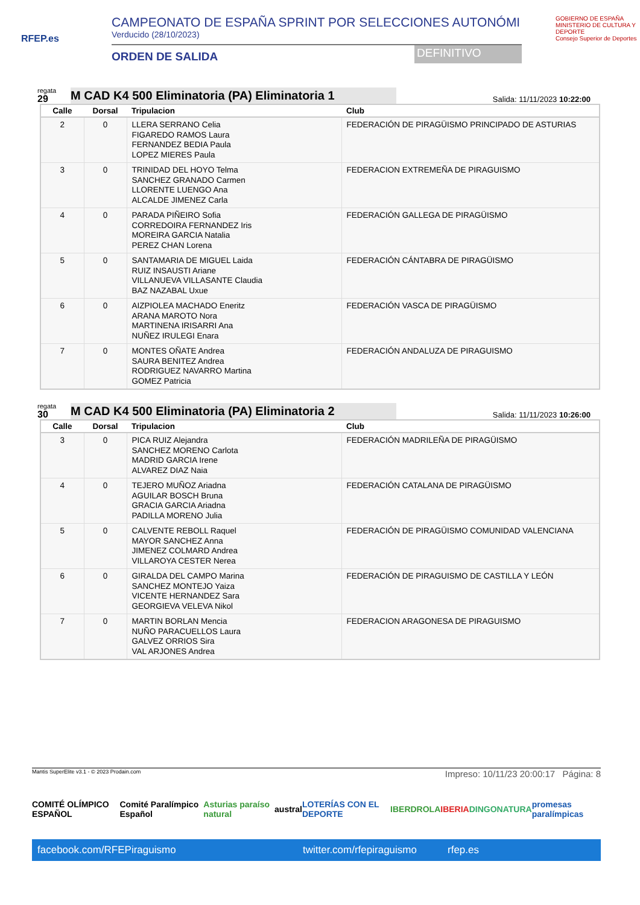RFEP.es
CAMPEONATO DE ESPAÑA SPRINT POR SELECCIONES AUTONÓMI
Verducido (28/10/2023)
ORDEN DE SALIDA DEFINITIVO
GOBIERNO DE ESPAÑA MINISTERIO DE CULTURA Y DEPORTE
Consejo Superior de Deportes
regata
29
M CAD K4 500 Eliminatoria (PA) Eliminatoria 1
Salida: 11/11/2023 10:22:00
| Calle | Dorsal | Tripulacion | Club |
| --- | --- | --- | --- |
| 2 | 0 | LLERA SERRANO Celia FIGAREDO RAMOS Laura FERNANDEZ BEDIA Paula LOPEZ MIERES Paula | FEDERACIÓN DE PIRAGÜISMO PRINCIPADO DE ASTURIAS |
| 3 | 0 | TRINIDAD DEL HOYO Telma SANCHEZ GRANADO Carmen LLORENTE LUENGO Ana ALCALDE JIMENEZ Carla | FEDERACION EXTREMEÑA DE PIRAGUISMO |
| 4 | 0 | PARADA PIÑEIRO Sofia CORREDOIRA FERNANDEZ Iris MOREIRA GARCIA Natalia PEREZ CHAN Lorena | FEDERACIÓN GALLEGA DE PIRAGÜISMO |
| 5 | 0 | SANTAMARIA DE MIGUEL Laida RUIZ INSAUSTI Ariane VILLANUEVA VILLASANTE Claudia BAZ NAZABAL Uxue | FEDERACIÓN CÁNTABRA DE PIRAGÜISMO |
| 6 | 0 | AIZPIOLEA MACHADO Eneritz ARANA MAROTO Nora MARTINENA IRISARRI Ana NUÑEZ IRULEGI Enara | FEDERACIÓN VASCA DE PIRAGÜISMO |
| 7 | 0 | MONTES OÑATE Andrea SAURA BENITEZ Andrea RODRIGUEZ NAVARRO Martina GOMEZ Patricia | FEDERACIÓN ANDALUZA DE PIRAGUISMO |
regata
30
M CAD K4 500 Eliminatoria (PA) Eliminatoria 2
Salida: 11/11/2023 10:26:00
| Calle | Dorsal | Tripulacion | Club |
| --- | --- | --- | --- |
| 3 | 0 | PICA RUIZ Alejandra SANCHEZ MORENO Carlota MADRID GARCIA Irene ALVAREZ DIAZ Naia | FEDERACIÓN MADRILEÑA DE PIRAGÜISMO |
| 4 | 0 | TEJERO MUÑOZ Ariadna AGUILAR BOSCH Bruna GRACIA GARCIA Ariadna PADILLA MORENO Julia | FEDERACIÓN CATALANA DE PIRAGÜISMO |
| 5 | 0 | CALVENTE REBOLL Raquel MAYOR SANCHEZ Anna JIMENEZ COLMARD Andrea VILLAROYA CESTER Nerea | FEDERACIÓN DE PIRAGÜISMO COMUNIDAD VALENCIANA |
| 6 | 0 | GIRALDA DEL CAMPO Marina SANCHEZ MONTEJO Yaiza VICENTE HERNANDEZ Sara GEORGIEVA VELEVA Nikol | FEDERACIÓN DE PIRAGUISMO DE CASTILLA Y LEÓN |
| 7 | 0 | MARTIN BORLAN Mencia NUÑO PARACUELLOS Laura GALVEZ ORRIOS Sira VAL ARJONES Andrea | FEDERACION ARAGONESA DE PIRAGUISMO |
Mantis SuperElite v3.1 - © 2023 Prodain.com Impreso: 10/11/23 20:00:17 Página: 8
COMITÉ OLÍMPICO ESPAÑOL Comité Paralímpico Español Asturias paraíso natural austral LOTERÍAS CON EL DEPORTE IBERDROLA IBERIA DINGONATURA promesas paralímpicas
facebook.com/RFEPiraguismo twitter.com/rfepiraguismo rfep.es